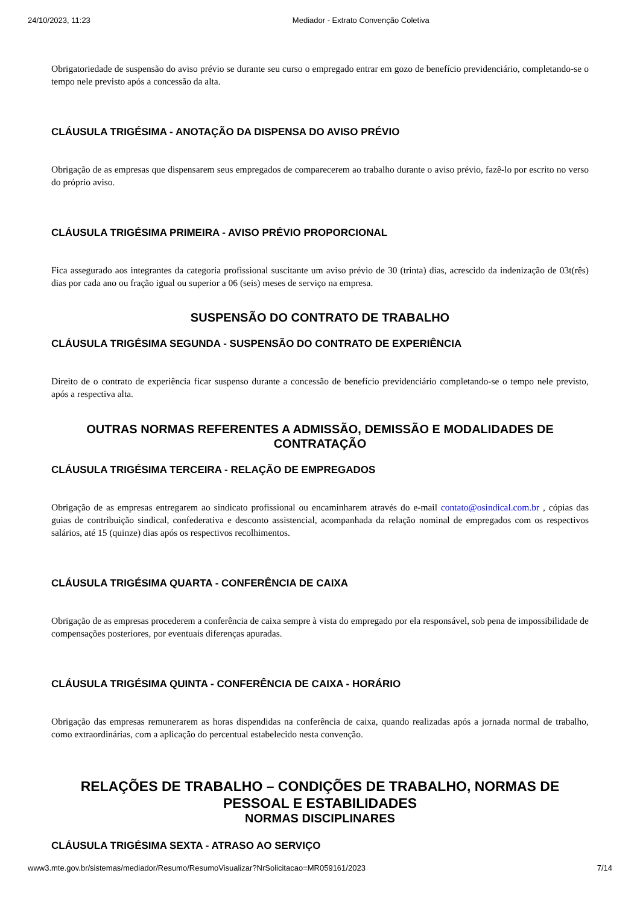24/10/2023, 11:23 Mediador - Extrato Convenção Coletiva
Obrigatoriedade de suspensão do aviso prévio se durante seu curso o empregado entrar em gozo de benefício previdenciário, completando-se o tempo nele previsto após a concessão da alta.
CLÁUSULA TRIGÉSIMA - ANOTAÇÃO DA DISPENSA DO AVISO PRÉVIO
Obrigação de as empresas que dispensarem seus empregados de comparecerem ao trabalho durante o aviso prévio, fazê-lo por escrito no verso do próprio aviso.
CLÁUSULA TRIGÉSIMA PRIMEIRA - AVISO PRÉVIO PROPORCIONAL
Fica assegurado aos integrantes da categoria profissional suscitante um aviso prévio de 30 (trinta) dias, acrescido da indenização de 03t(rês) dias por cada ano ou fração igual ou superior a 06 (seis) meses de serviço na empresa.
SUSPENSÃO DO CONTRATO DE TRABALHO
CLÁUSULA TRIGÉSIMA SEGUNDA - SUSPENSÃO DO CONTRATO DE EXPERIÊNCIA
Direito de o contrato de experiência ficar suspenso durante a concessão de benefício previdenciário completando-se o tempo nele previsto, após a respectiva alta.
OUTRAS NORMAS REFERENTES A ADMISSÃO, DEMISSÃO E MODALIDADES DE CONTRATAÇÃO
CLÁUSULA TRIGÉSIMA TERCEIRA - RELAÇÃO DE EMPREGADOS
Obrigação de as empresas entregarem ao sindicato profissional ou encaminharem através do e-mail contato@osindical.com.br , cópias das guias de contribuição sindical, confederativa e desconto assistencial, acompanhada da relação nominal de empregados com os respectivos salários, até 15 (quinze) dias após os respectivos recolhimentos.
CLÁUSULA TRIGÉSIMA QUARTA - CONFERÊNCIA DE CAIXA
Obrigação de as empresas procederem a conferência de caixa sempre à vista do empregado por ela responsável, sob pena de impossibilidade de compensações posteriores, por eventuais diferenças apuradas.
CLÁUSULA TRIGÉSIMA QUINTA - CONFERÊNCIA DE CAIXA - HORÁRIO
Obrigação das empresas remunerarem as horas dispendidas na conferência de caixa, quando realizadas após a jornada normal de trabalho, como extraordinárias, com a aplicação do percentual estabelecido nesta convenção.
RELAÇÕES DE TRABALHO – CONDIÇÕES DE TRABALHO, NORMAS DE PESSOAL E ESTABILIDADES
NORMAS DISCIPLINARES
CLÁUSULA TRIGÉSIMA SEXTA - ATRASO AO SERVIÇO
www3.mte.gov.br/sistemas/mediador/Resumo/ResumoVisualizar?NrSolicitacao=MR059161/2023 7/14